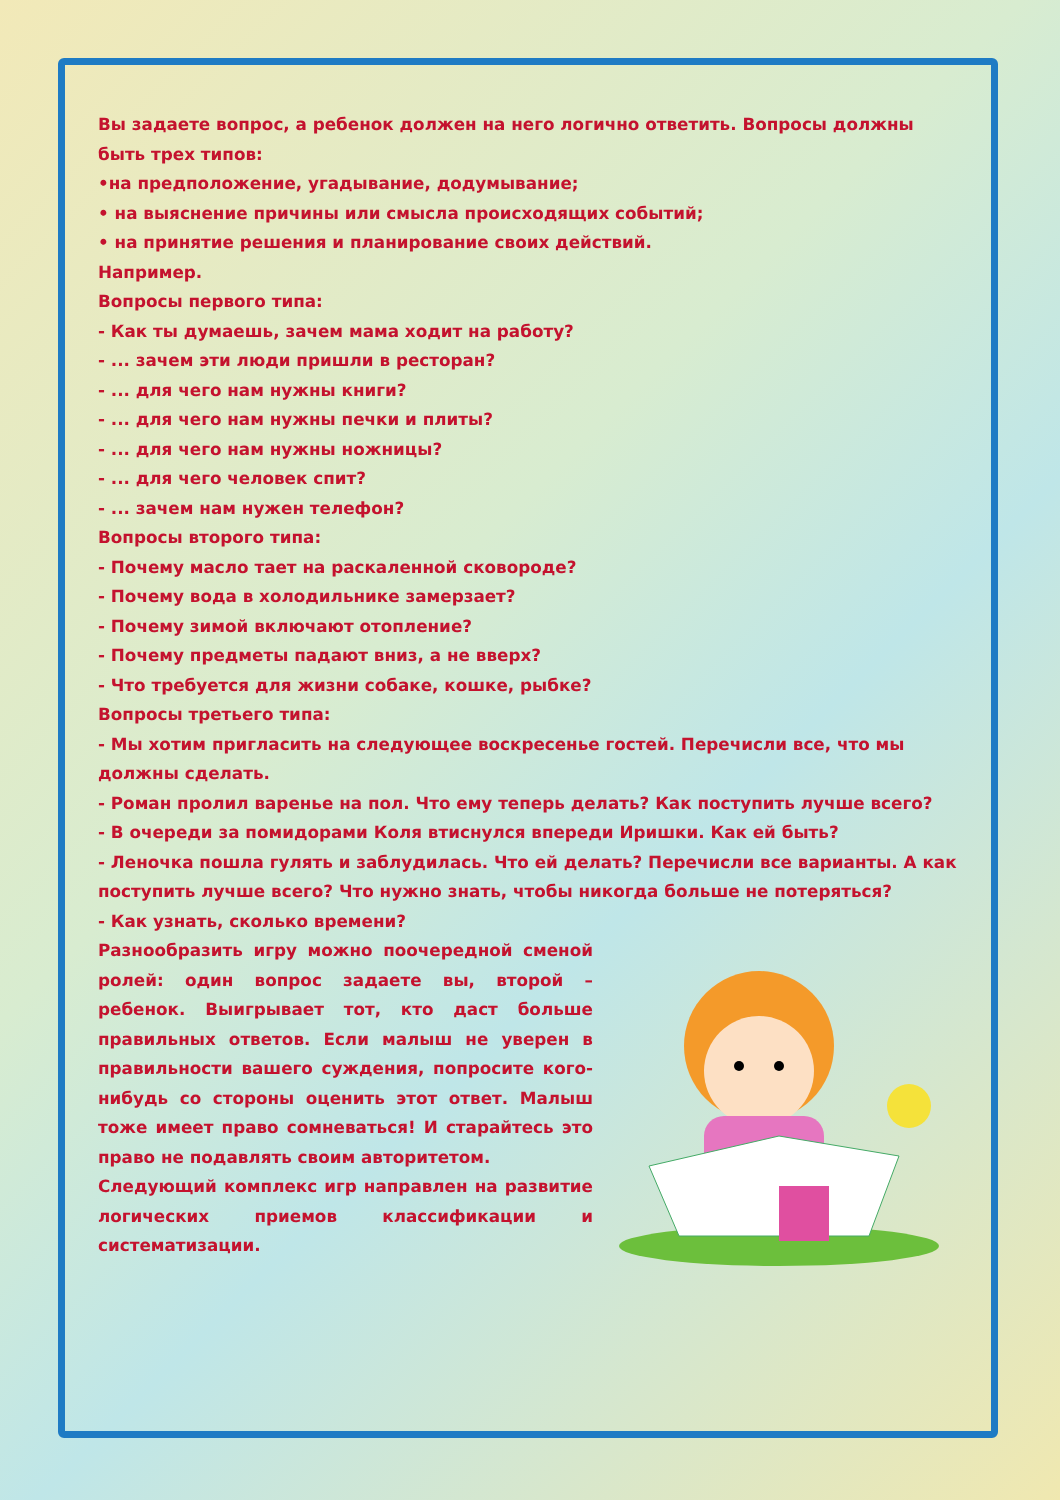Вы задаете вопрос, а ребенок должен на него логично ответить. Вопросы должны быть трех типов:
•на предположение, угадывание, додумывание;
• на выяснение причины или смысла происходящих событий;
• на принятие решения и планирование своих действий.
Например.
Вопросы первого типа:
- Как ты думаешь, зачем мама ходит на работу?
- ... зачем эти люди пришли в ресторан?
- ... для чего нам нужны книги?
- ... для чего нам нужны печки и плиты?
- ... для чего нам нужны ножницы?
- ... для чего человек спит?
- ... зачем нам нужен телефон?
Вопросы второго типа:
- Почему масло тает на раскаленной сковороде?
- Почему вода в холодильнике замерзает?
- Почему зимой включают отопление?
- Почему предметы падают вниз, а не вверх?
- Что требуется для жизни собаке, кошке, рыбке?
Вопросы третьего типа:
- Мы хотим пригласить на следующее воскресенье гостей. Перечисли все, что мы должны сделать.
- Роман пролил варенье на пол. Что ему теперь делать? Как поступить лучше всего?
- В очереди за помидорами Коля втиснулся впереди Иришки. Как ей быть?
- Леночка пошла гулять и заблудилась. Что ей делать? Перечисли все варианты. А как поступить лучше всего? Что нужно знать, чтобы никогда больше не потеряться?
- Как узнать, сколько времени?
Разнообразить игру можно поочередной сменой ролей: один вопрос задаете вы, второй – ребенок. Выигрывает тот, кто даст больше правильных ответов. Если малыш не уверен в правильности вашего суждения, попросите кого-нибудь со стороны оценить этот ответ. Малыш тоже имеет право сомневаться! И старайтесь это право не подавлять своим авторитетом.
Следующий комплекс игр направлен на развитие логических приемов классификации и систематизации.